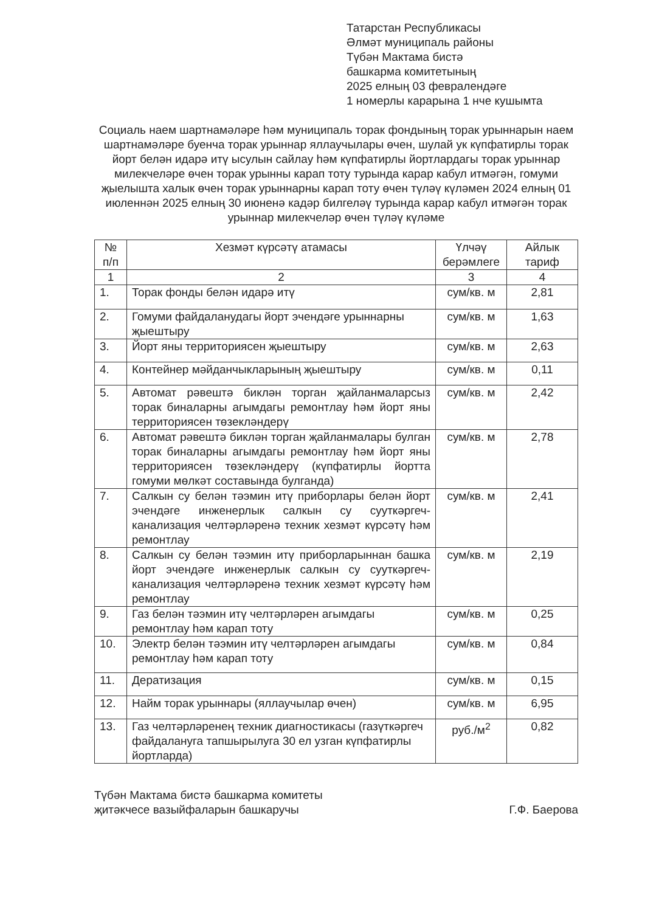Татарстан Республикасы
Әлмәт муниципаль районы
Түбән Мактама бистә
башкарма комитетының
2025 елның 03 февралендәге
1 номерлы карарына 1 нче кушымта
Социаль наем шартнамәләре һәм муниципаль торак фондының торак урыннарын наем шартнамәләре буенча торак урыннар яллаучылары өчен, шулай ук күпфатирлы торак йорт белән идарә итү ысулын сайлау һәм күпфатирлы йортлардагы торак урыннар милекчеләре өчен торак урынны карап тоту турында карар кабул итмәгән, гомуми җыелышта халык өчен торак урыннарны карап тоту өчен түләү күләмен 2024 елның 01 июленнән 2025 елның 30 июненә кадәр билгеләү турында карар кабул итмәгән торак урыннар милекчеләр өчен түләү күләме
| № п/п | Хезмәт күрсәтү атамасы | Үлчәү берәмлеге | Айлык тариф |
| --- | --- | --- | --- |
| 1 | 2 | 3 | 4 |
| 1. | Торак фонды белән идарә итү | сум/кв. м | 2,81 |
| 2. | Гомуми файдаланудагы йорт эчендәге урыннарны җыештыру | сум/кв. м | 1,63 |
| 3. | Йорт яны территориясен җыештыру | сум/кв. м | 2,63 |
| 4. | Контейнер мәйданчыкларының җыештыру | сум/кв. м | 0,11 |
| 5. | Автомат рәвештә биклән торган җайланмаларсыз торак биналарны агымдагы ремонтлау һәм йорт яны территориясен төзекләндерү | сум/кв. м | 2,42 |
| 6. | Автомат рәвештә биклән торган җайланмалары булган торак биналарны агымдагы ремонтлау һәм йорт яны территориясен төзекләндерү (күпфатирлы йортта гомуми мөлкәт составында булганда) | сум/кв. м | 2,78 |
| 7. | Салкын су белән тәэмин итү приборлары белән йорт эчендәге инженерлык салкын су сууткәргеч-канализация челтәрләренә техник хезмәт күрсәтү һәм ремонтлау | сум/кв. м | 2,41 |
| 8. | Салкын су белән тәэмин итү приборларыннан башка йорт эчендәге инженерлык салкын су сууткәргеч-канализация челтәрләренә техник хезмәт күрсәтү һәм ремонтлау | сум/кв. м | 2,19 |
| 9. | Газ белән тәэмин итү челтәрләрен агымдагы ремонтлау һәм карап тоту | сум/кв. м | 0,25 |
| 10. | Электр белән тәэмин итү челтәрләрен агымдагы ремонтлау һәм карап тоту | сум/кв. м | 0,84 |
| 11. | Дератизация | сум/кв. м | 0,15 |
| 12. | Найм торак урыннары (яллаучылар өчен) | сум/кв. м | 6,95 |
| 13. | Газ челтәрләренең техник диагностикасы (газүткәргеч файдалануга тапшырылуга 30 ел узган күпфатирлы йортларда) | руб./м<sup>2</sup> | 0,82 |
Түбән Мактама бистә башкарма комитеты
җитәкчесе вазыйфаларын башкаручы
Г.Ф. Баерова